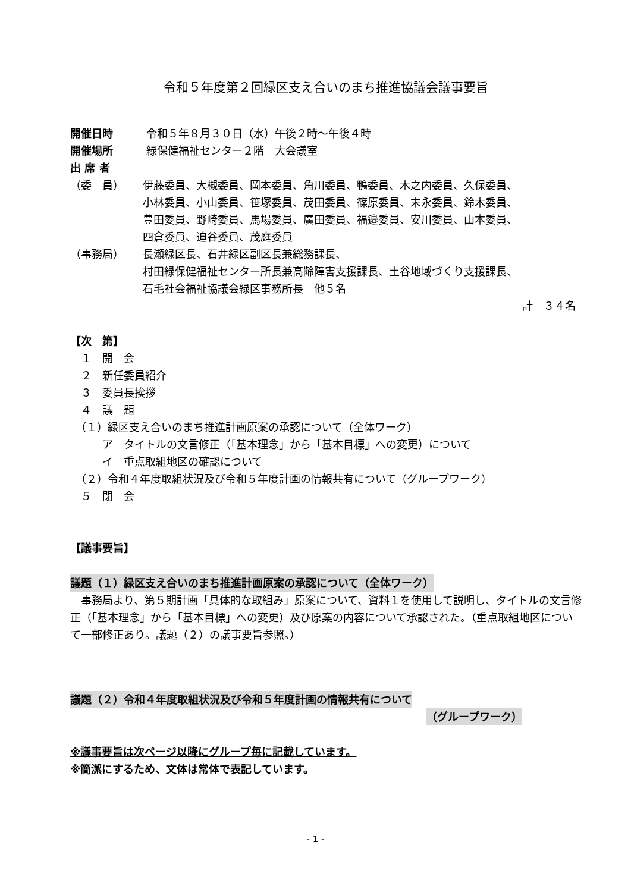令和５年度第２回緑区支え合いのまち推進協議会議事要旨
開催日時 令和５年８月３０日（水）午後２時～午後４時
開催場所 緑保健福祉センター２階　大会議室
出 席 者
（委　員） 伊藤委員、大槻委員、岡本委員、角川委員、鴨委員、木之内委員、久保委員、
小林委員、小山委員、笹塚委員、茂田委員、篠原委員、末永委員、鈴木委員、
豊田委員、野崎委員、馬場委員、廣田委員、福邉委員、安川委員、山本委員、
四倉委員、迫谷委員、茂庭委員
（事務局） 長瀬緑区長、石井緑区副区長兼総務課長、
村田緑保健福祉センター所長兼高齢障害支援課長、土谷地域づくり支援課長、
石毛社会福祉協議会緑区事務所長　他５名
計　３４名
【次　第】
　１　開　会
　２　新任委員紹介
　３　委員長挨拶
　４　議　題
　（１）緑区支え合いのまち推進計画原案の承認について（全体ワーク）
　　　ア　タイトルの文言修正（「基本理念」から「基本目標」への変更）について
　　　イ　重点取組地区の確認について
　（２）令和４年度取組状況及び令和５年度計画の情報共有について（グループワーク）
　５　閉　会
【議事要旨】
議題（１）緑区支え合いのまち推進計画原案の承認について（全体ワーク）
　事務局より、第５期計画「具体的な取組み」原案について、資料１を使用して説明し、タイトルの文言修正（「基本理念」から「基本目標」への変更）及び原案の内容について承認された。（重点取組地区について一部修正あり。議題（２）の議事要旨参照。）
議題（２）令和４年度取組状況及び令和５年度計画の情報共有について
（グループワーク）
※議事要旨は次ページ以降にグループ毎に記載しています。
※簡潔にするため、文体は常体で表記しています。
- 1 -